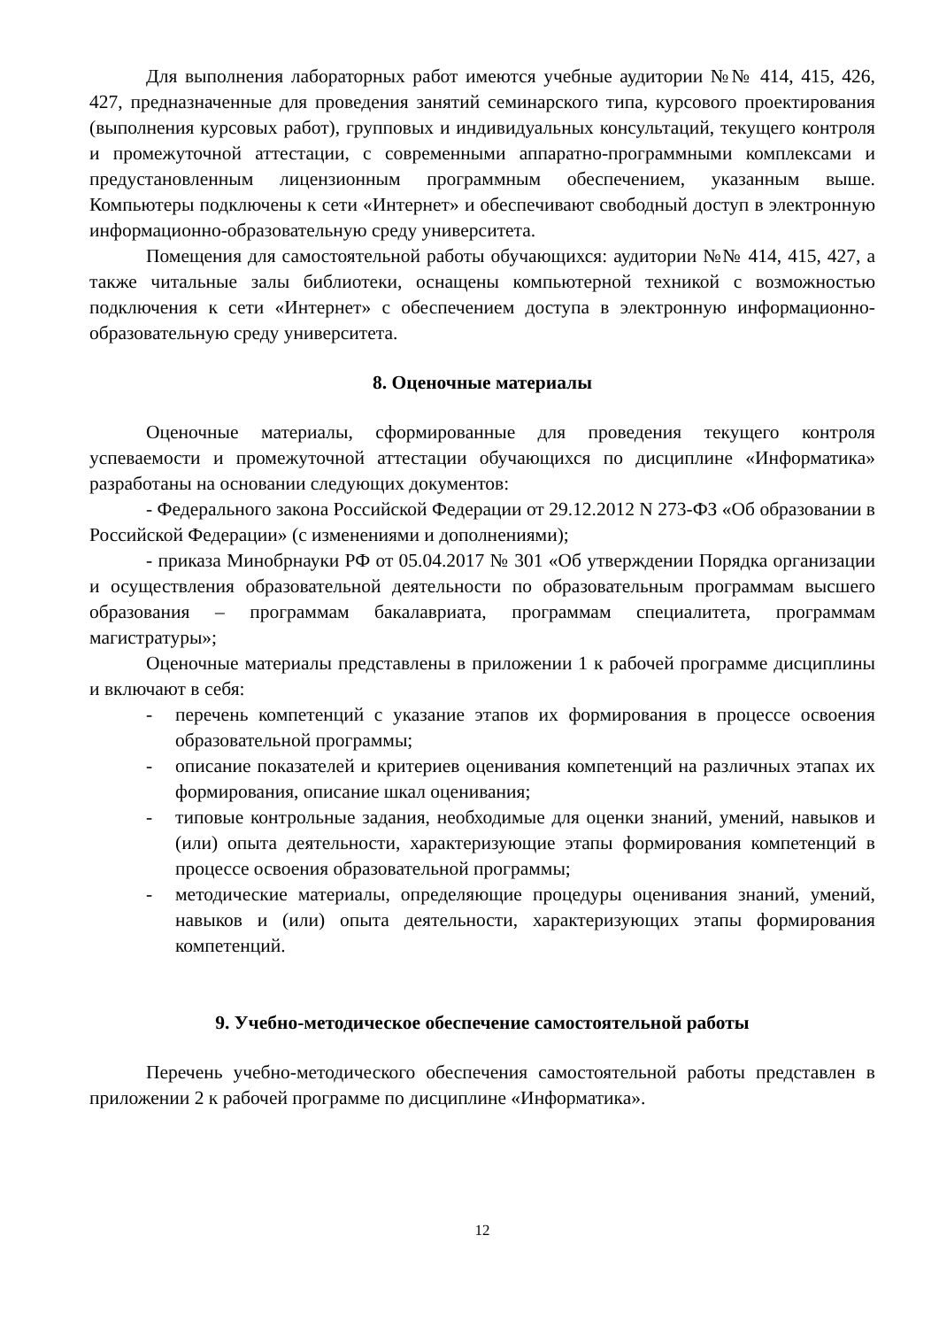Для выполнения лабораторных работ имеются учебные аудитории №№ 414, 415, 426, 427, предназначенные для проведения занятий семинарского типа, курсового проектирования (выполнения курсовых работ), групповых и индивидуальных консультаций, текущего контроля и промежуточной аттестации, с современными аппаратно-программными комплексами и предустановленным лицензионным программным обеспечением, указанным выше. Компьютеры подключены к сети «Интернет» и обеспечивают свободный доступ в электронную информационно-образовательную среду университета.
Помещения для самостоятельной работы обучающихся: аудитории №№ 414, 415, 427, а также читальные залы библиотеки, оснащены компьютерной техникой с возможностью подключения к сети «Интернет» с обеспечением доступа в электронную информационно-образовательную среду университета.
8. Оценочные материалы
Оценочные материалы, сформированные для проведения текущего контроля успеваемости и промежуточной аттестации обучающихся по дисциплине «Информатика» разработаны на основании следующих документов:
- Федерального закона Российской Федерации от 29.12.2012 N 273-ФЗ «Об образовании в Российской Федерации» (с изменениями и дополнениями);
- приказа Минобрнауки РФ от 05.04.2017 № 301 «Об утверждении Порядка организации и осуществления образовательной деятельности по образовательным программам высшего образования – программам бакалавриата, программам специалитета, программам магистратуры»;
Оценочные материалы представлены в приложении 1 к рабочей программе дисциплины и включают в себя:
- перечень компетенций с указание этапов их формирования в процессе освоения образовательной программы;
- описание показателей и критериев оценивания компетенций на различных этапах их формирования, описание шкал оценивания;
- типовые контрольные задания, необходимые для оценки знаний, умений, навыков и (или) опыта деятельности, характеризующие этапы формирования компетенций в процессе освоения образовательной программы;
- методические материалы, определяющие процедуры оценивания знаний, умений, навыков и (или) опыта деятельности, характеризующих этапы формирования компетенций.
9. Учебно-методическое обеспечение самостоятельной работы
Перечень учебно-методического обеспечения самостоятельной работы представлен в приложении 2 к рабочей программе по дисциплине «Информатика».
12